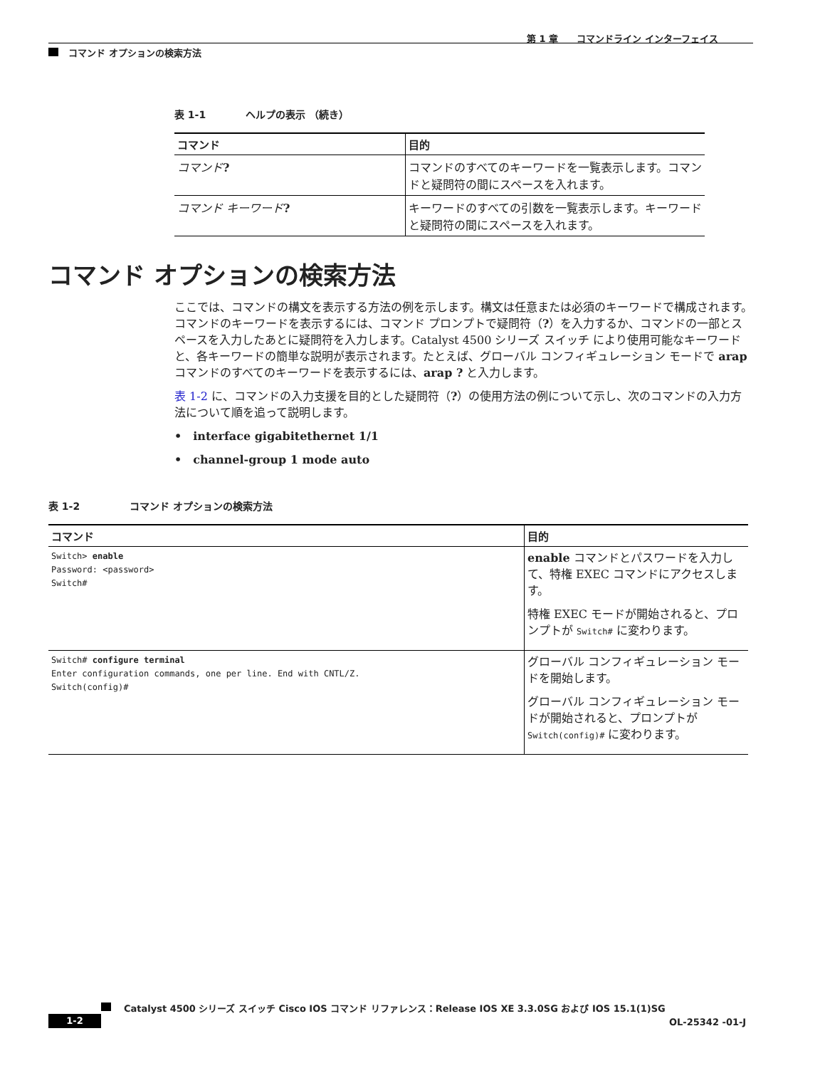第 1 章　　コマンドライン インターフェイス
コマンド オプションの検索方法
表 1-1　　　　ヘルプの表示 （続き）
| コマンド | 目的 |
| --- | --- |
| コマンド ? | コマンドのすべてのキーワードを一覧表示します。コマンドと疑問符の間にスペースを入れます。 |
| コマンド キーワード ? | キーワードのすべての引数を一覧表示します。キーワードと疑問符の間にスペースを入れます。 |
コマンド オプションの検索方法
ここでは、コマンドの構文を表示する方法の例を示します。構文は任意または必須のキーワードで構成されます。コマンドのキーワードを表示するには、コマンド プロンプトで疑問符（?）を入力するか、コマンドの一部とスペースを入力したあとに疑問符を入力します。Catalyst 4500 シリーズ スイッチ により使用可能なキーワードと、各キーワードの簡単な説明が表示されます。たとえば、グローバル コンフィギュレーション モードで arap コマンドのすべてのキーワードを表示するには、arap ? と入力します。
表 1-2 に、コマンドの入力支援を目的とした疑問符（?）の使用方法の例について示し、次のコマンドの入力方法について順を追って説明します。
•　interface gigabitethernet 1/1
•　channel-group 1 mode auto
表 1-2　　　　　コマンド オプションの検索方法
| コマンド | 目的 |
| --- | --- |
| Switch> enable Password: <password> Switch# | enable コマンドとパスワードを入力して、特権 EXEC コマンドにアクセスします。 特権 EXEC モードが開始されると、プロンプトが Switch# に変わります。 |
| Switch# configure terminal Enter configuration commands, one per line. End with CNTL/Z. Switch(config)# | グローバル コンフィギュレーション モードを開始します。 グローバル コンフィギュレーション モードが開始されると、プロンプトが Switch(config)# に変わります。 |
Catalyst 4500 シリーズ スイッチ Cisco IOS コマンド リファレンス：Release IOS XE 3.3.0SG および IOS 15.1(1)SG
1-2 OL-25342 -01-J